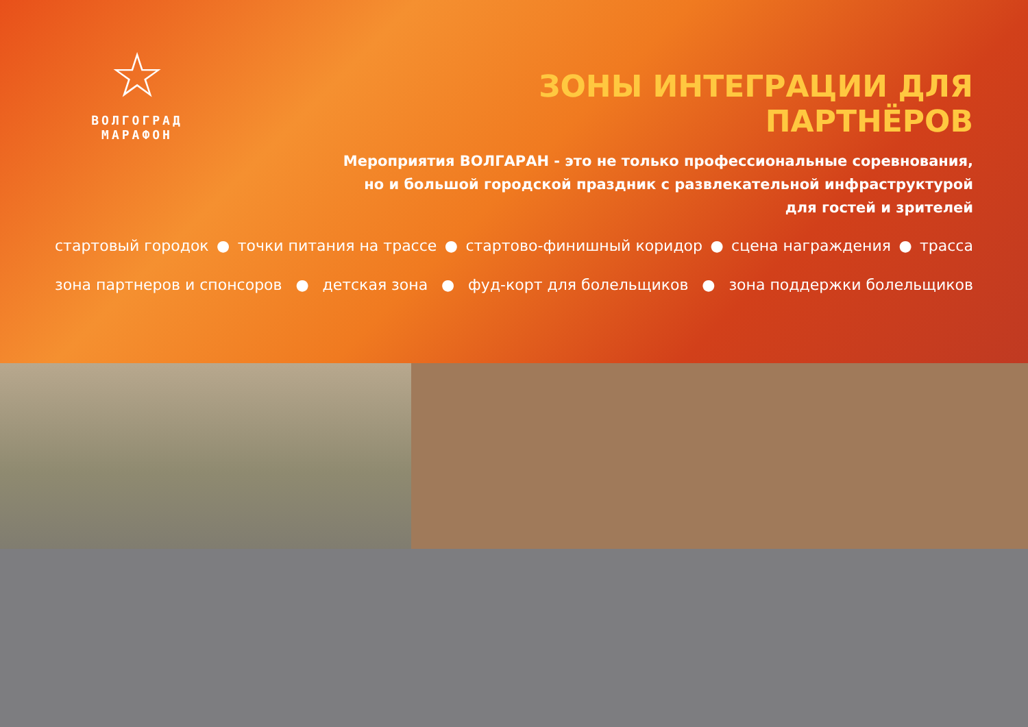☆
ВОЛГОГРАД МАРАФОН
ЗОНЫ ИНТЕГРАЦИИ ДЛЯ ПАРТНЁРОВ
Мероприятия ВОЛГАРАН - это не только профессиональные соревнования,
но и большой городской праздник с развлекательной инфраструктурой
для гостей и зрителей
стартовый городок ● точки питания на трассе ● стартово-финишный коридор ● сцена награждения ● трасса
зона партнеров и спонсоров ● детская зона ● фуд-корт для болельщиков ● зона поддержки болельщиков